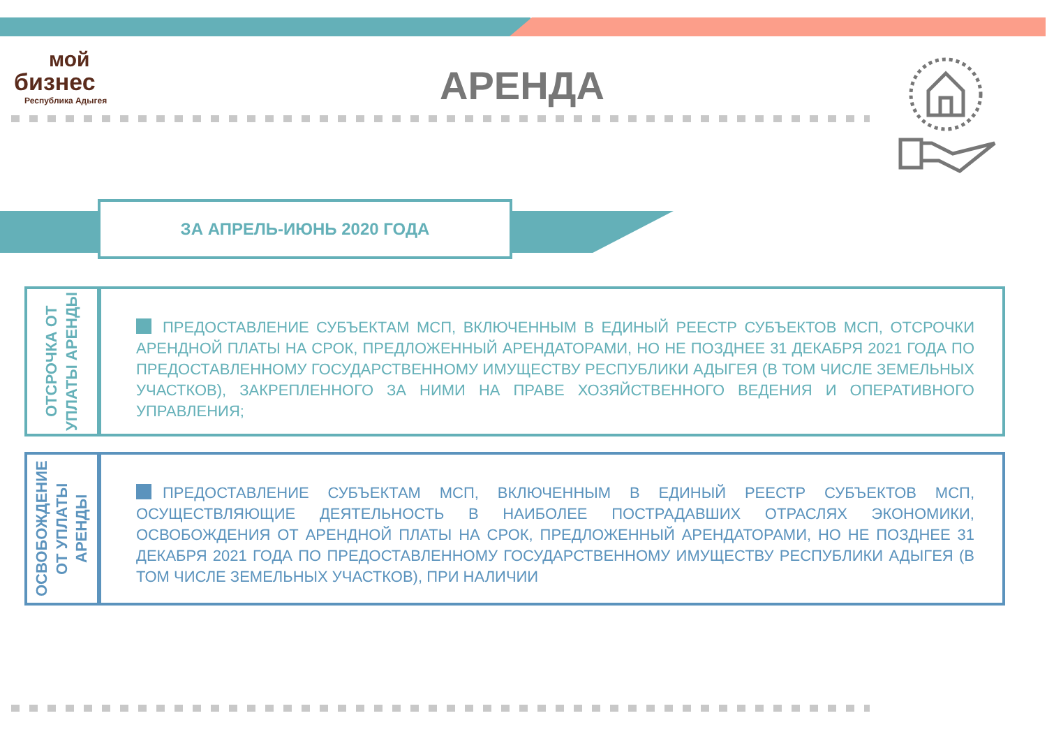мой
бизнес
Республика Адыгея
АРЕНДА
ЗА АПРЕЛЬ-ИЮНЬ 2020 ГОДА
ОТСРОЧКА ОТ УПЛАТЫ АРЕНДЫ
ПРЕДОСТАВЛЕНИЕ СУБЪЕКТАМ МСП, ВКЛЮЧЕННЫМ В ЕДИНЫЙ РЕЕСТР СУБЪЕКТОВ МСП, ОТСРОЧКИ АРЕНДНОЙ ПЛАТЫ НА СРОК, ПРЕДЛОЖЕННЫЙ АРЕНДАТОРАМИ, НО НЕ ПОЗДНЕЕ 31 ДЕКАБРЯ 2021 ГОДА ПО ПРЕДОСТАВЛЕННОМУ ГОСУДАРСТВЕННОМУ ИМУЩЕСТВУ РЕСПУБЛИКИ АДЫГЕЯ (В ТОМ ЧИСЛЕ ЗЕМЕЛЬНЫХ УЧАСТКОВ), ЗАКРЕПЛЕННОГО ЗА НИМИ НА ПРАВЕ ХОЗЯЙСТВЕННОГО ВЕДЕНИЯ И ОПЕРАТИВНОГО УПРАВЛЕНИЯ;
ОСВОБОЖДЕНИЕ ОТ УПЛАТЫ АРЕНДЫ
ПРЕДОСТАВЛЕНИЕ СУБЪЕКТАМ МСП, ВКЛЮЧЕННЫМ В ЕДИНЫЙ РЕЕСТР СУБЪЕКТОВ МСП, ОСУЩЕСТВЛЯЮЩИЕ ДЕЯТЕЛЬНОСТЬ В НАИБОЛЕЕ ПОСТРАДАВШИХ ОТРАСЛЯХ ЭКОНОМИКИ, ОСВОБОЖДЕНИЯ ОТ АРЕНДНОЙ ПЛАТЫ НА СРОК, ПРЕДЛОЖЕННЫЙ АРЕНДАТОРАМИ, НО НЕ ПОЗДНЕЕ 31 ДЕКАБРЯ 2021 ГОДА ПО ПРЕДОСТАВЛЕННОМУ ГОСУДАРСТВЕННОМУ ИМУЩЕСТВУ РЕСПУБЛИКИ АДЫГЕЯ (В ТОМ ЧИСЛЕ ЗЕМЕЛЬНЫХ УЧАСТКОВ), ПРИ НАЛИЧИИ